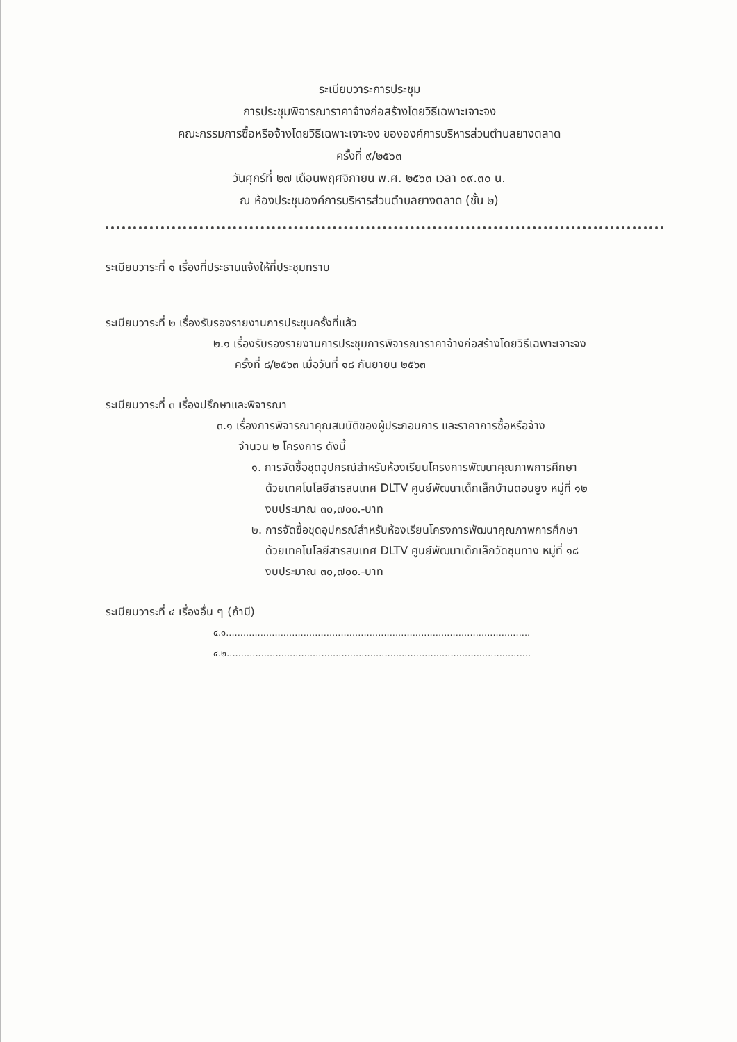ระเบียบวาระการประชุม
การประชุมพิจารณาราคาจ้างก่อสร้างโดยวิธีเฉพาะเจาะจง
คณะกรรมการซื้อหรือจ้างโดยวิธีเฉพาะเจาะจง ขององค์การบริหารส่วนตำบลยางตลาด
ครั้งที่ ๙/๒๕๖๓
วันศุกร์ที่ ๒๗ เดือนพฤศจิกายน พ.ศ. ๒๕๖๓ เวลา ๐๙.๓๐ น.
ณ ห้องประชุมองค์การบริหารส่วนตำบลยางตลาด (ชั้น ๒)
ระเบียบวาระที่ ๑ เรื่องที่ประธานแจ้งให้ที่ประชุมทราบ
ระเบียบวาระที่ ๒ เรื่องรับรองรายงานการประชุมครั้งที่แล้ว
๒.๑ เรื่องรับรองรายงานการประชุมการพิจารณาราคาจ้างก่อสร้างโดยวิธีเฉพาะเจาะจง
ครั้งที่ ๘/๒๕๖๓ เมื่อวันที่ ๑๘ กันยายน ๒๕๖๓
ระเบียบวาระที่ ๓ เรื่องปรึกษาและพิจารณา
๓.๑ เรื่องการพิจารณาคุณสมบัติของผู้ประกอบการ และราคาการซื้อหรือจ้าง
จำนวน ๒ โครงการ ดังนี้
๑. การจัดซื้อชุดอุปกรณ์สำหรับห้องเรียนโครงการพัฒนาคุณภาพการศึกษา
ด้วยเทคโนโลยีสารสนเทศ DLTV ศูนย์พัฒนาเด็กเล็กบ้านดอนยูง หมู่ที่ ๑๒
งบประมาณ ๓๐,๗๐๐.-บาท
๒. การจัดซื้อชุดอุปกรณ์สำหรับห้องเรียนโครงการพัฒนาคุณภาพการศึกษา
ด้วยเทคโนโลยีสารสนเทศ DLTV ศูนย์พัฒนาเด็กเล็กวัดชุมทาง หมู่ที่ ๑๘
งบประมาณ ๓๐,๗๐๐.-บาท
ระเบียบวาระที่ ๔ เรื่องอื่น ๆ (ถ้ามี)
๔.๑..........................................................................................................
๔.๒..........................................................................................................